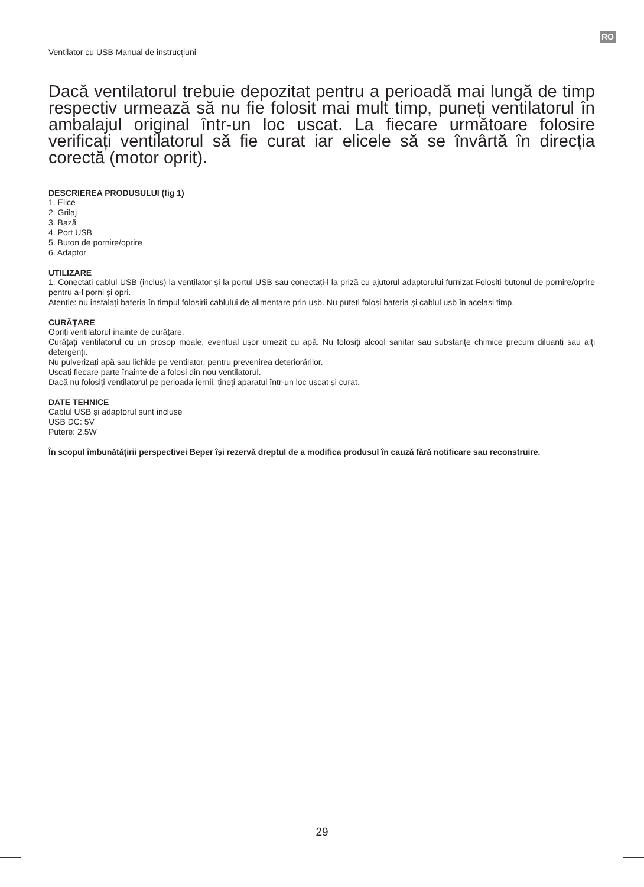RO
Ventilator cu USB Manual de instrucțiuni
Dacă ventilatorul trebuie depozitat pentru a perioadă mai lungă de timp respectiv urmează să nu fie folosit mai mult timp, puneți ventilatorul în ambalajul original într-un loc uscat. La fiecare următoare folosire verificați ventilatorul să fie curat iar elicele să se învârtă în direcția corectă (motor oprit).
DESCRIEREA PRODUSULUI (fig 1)
1. Elice
2. Grilaj
3. Bază
4. Port USB
5. Buton de pornire/oprire
6. Adaptor
UTILIZARE
1. Conectați cablul USB (inclus) la ventilator și la portul USB sau conectați-l la priză cu ajutorul adaptorului furnizat.Folosiți butonul de pornire/oprire pentru a-l porni și opri.
Atenție: nu instalați bateria în timpul folosirii cablului de alimentare prin usb. Nu puteți folosi bateria și cablul usb în același timp.
CURĂȚARE
Opriți ventilatorul înainte de curățare.
Curățați ventilatorul cu un prosop moale, eventual ușor umezit cu apă. Nu folosiți alcool sanitar sau substanțe chimice precum diluanți sau alți detergenți.
Nu pulverizați apă sau lichide pe ventilator, pentru prevenirea deteriorărilor.
Uscați fiecare parte înainte de a folosi din nou ventilatorul.
Dacă nu folosiți ventilatorul pe perioada iernii, țineți aparatul într-un loc uscat și curat.
DATE TEHNICE
Cablul USB și adaptorul sunt incluse
USB DC: 5V
Putere: 2,5W
În scopul îmbunătățirii perspectivei Beper își rezervă dreptul de a modifica produsul în cauză fără notificare sau reconstruire.
29